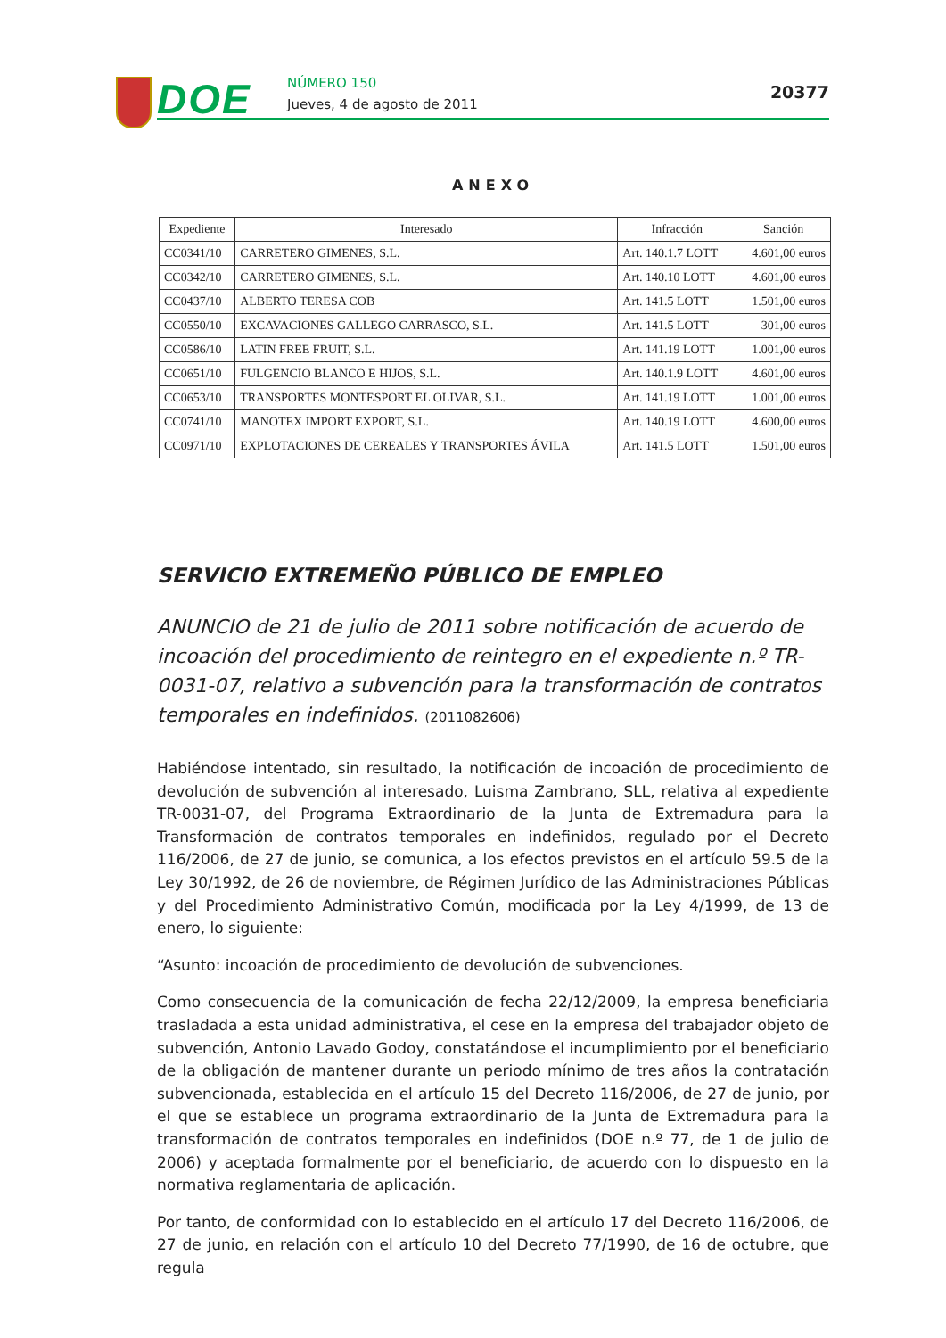DOE NÚMERO 150
Jueves, 4 de agosto de 2011
20377
ANEXO
| Expediente | Interesado | Infracción | Sanción |
| --- | --- | --- | --- |
| CC0341/10 | CARRETERO GIMENES, S.L. | Art. 140.1.7 LOTT | 4.601,00 euros |
| CC0342/10 | CARRETERO GIMENES, S.L. | Art. 140.10 LOTT | 4.601,00 euros |
| CC0437/10 | ALBERTO TERESA COB | Art. 141.5 LOTT | 1.501,00 euros |
| CC0550/10 | EXCAVACIONES GALLEGO CARRASCO, S.L. | Art. 141.5 LOTT | 301,00 euros |
| CC0586/10 | LATIN FREE FRUIT, S.L. | Art. 141.19 LOTT | 1.001,00 euros |
| CC0651/10 | FULGENCIO BLANCO E HIJOS, S.L. | Art. 140.1.9 LOTT | 4.601,00 euros |
| CC0653/10 | TRANSPORTES MONTESPORT EL OLIVAR, S.L. | Art. 141.19 LOTT | 1.001,00 euros |
| CC0741/10 | MANOTEX IMPORT EXPORT, S.L. | Art. 140.19 LOTT | 4.600,00 euros |
| CC0971/10 | EXPLOTACIONES DE CEREALES Y TRANSPORTES ÁVILA | Art. 141.5 LOTT | 1.501,00 euros |
SERVICIO EXTREMEÑO PÚBLICO DE EMPLEO
ANUNCIO de 21 de julio de 2011 sobre notificación de acuerdo de incoación del procedimiento de reintegro en el expediente n.º TR-0031-07, relativo a subvención para la transformación de contratos temporales en indefinidos. (2011082606)
Habiéndose intentado, sin resultado, la notificación de incoación de procedimiento de devolución de subvención al interesado, Luisma Zambrano, SLL, relativa al expediente TR-0031-07, del Programa Extraordinario de la Junta de Extremadura para la Transformación de contratos temporales en indefinidos, regulado por el Decreto 116/2006, de 27 de junio, se comunica, a los efectos previstos en el artículo 59.5 de la Ley 30/1992, de 26 de noviembre, de Régimen Jurídico de las Administraciones Públicas y del Procedimiento Administrativo Común, modificada por la Ley 4/1999, de 13 de enero, lo siguiente:
“Asunto: incoación de procedimiento de devolución de subvenciones.
Como consecuencia de la comunicación de fecha 22/12/2009, la empresa beneficiaria trasladada a esta unidad administrativa, el cese en la empresa del trabajador objeto de subvención, Antonio Lavado Godoy, constatándose el incumplimiento por el beneficiario de la obligación de mantener durante un periodo mínimo de tres años la contratación subvencionada, establecida en el artículo 15 del Decreto 116/2006, de 27 de junio, por el que se establece un programa extraordinario de la Junta de Extremadura para la transformación de contratos temporales en indefinidos (DOE n.º 77, de 1 de julio de 2006) y aceptada formalmente por el beneficiario, de acuerdo con lo dispuesto en la normativa reglamentaria de aplicación.
Por tanto, de conformidad con lo establecido en el artículo 17 del Decreto 116/2006, de 27 de junio, en relación con el artículo 10 del Decreto 77/1990, de 16 de octubre, que regula